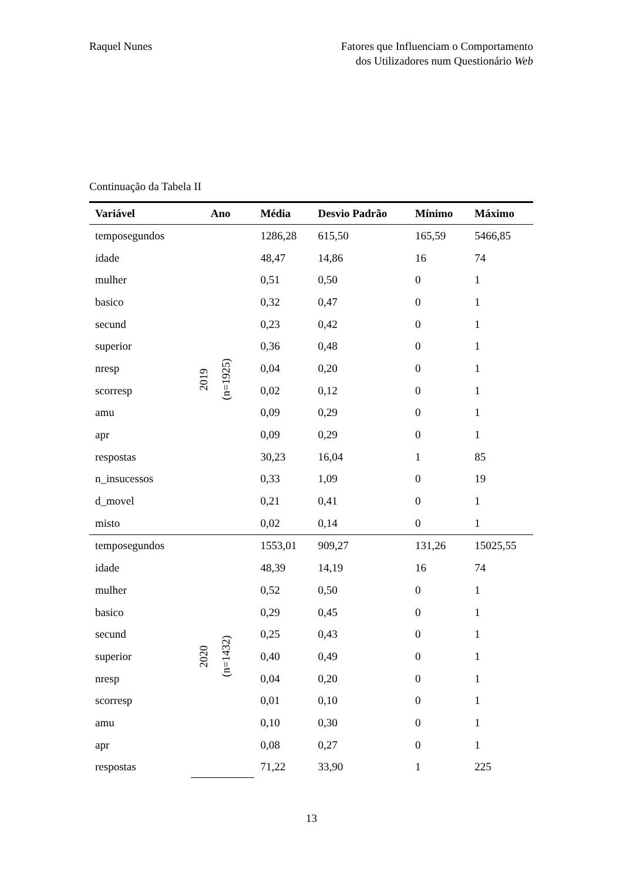Raquel Nunes Fatores que Influenciam o Comportamento
dos Utilizadores num Questionário Web
Continuação da Tabela II
| Variável | Ano | Média | Desvio Padrão | Mínimo | Máximo |
| --- | --- | --- | --- | --- | --- |
| temposegundos | 2019 (n=1925) | 1286,28 | 615,50 | 165,59 | 5466,85 |
| idade | | 48,47 | 14,86 | 16 | 74 |
| mulher | | 0,51 | 0,50 | 0 | 1 |
| basico | | 0,32 | 0,47 | 0 | 1 |
| secund | | 0,23 | 0,42 | 0 | 1 |
| superior | | 0,36 | 0,48 | 0 | 1 |
| nresp | | 0,04 | 0,20 | 0 | 1 |
| scorresp | | 0,02 | 0,12 | 0 | 1 |
| amu | | 0,09 | 0,29 | 0 | 1 |
| apr | | 0,09 | 0,29 | 0 | 1 |
| respostas | | 30,23 | 16,04 | 1 | 85 |
| n_insucessos | | 0,33 | 1,09 | 0 | 19 |
| d_movel | | 0,21 | 0,41 | 0 | 1 |
| misto | | 0,02 | 0,14 | 0 | 1 |
| temposegundos | 2020 (n=1432) | 1553,01 | 909,27 | 131,26 | 15025,55 |
| idade | | 48,39 | 14,19 | 16 | 74 |
| mulher | | 0,52 | 0,50 | 0 | 1 |
| basico | | 0,29 | 0,45 | 0 | 1 |
| secund | | 0,25 | 0,43 | 0 | 1 |
| superior | | 0,40 | 0,49 | 0 | 1 |
| nresp | | 0,04 | 0,20 | 0 | 1 |
| scorresp | | 0,01 | 0,10 | 0 | 1 |
| amu | | 0,10 | 0,30 | 0 | 1 |
| apr | | 0,08 | 0,27 | 0 | 1 |
| respostas | | 71,22 | 33,90 | 1 | 225 |
13